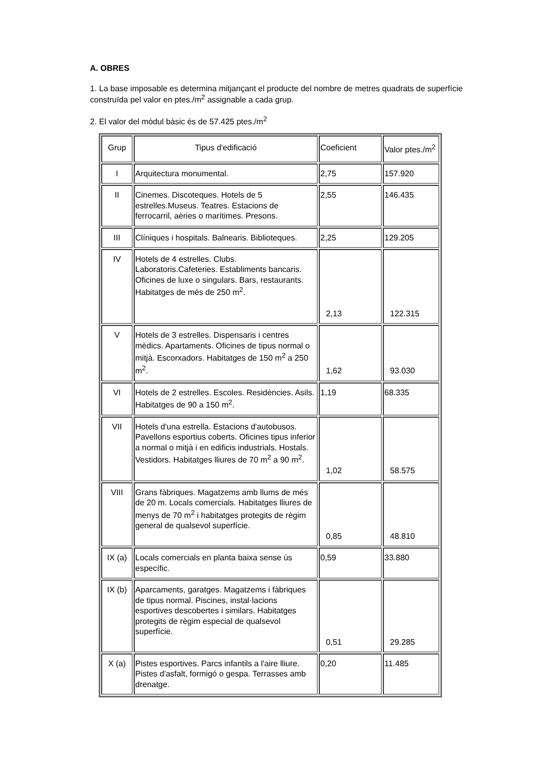A. OBRES
1. La base imposable es determina mitjançant el producte del nombre de metres quadrats de superfície construïda pel valor en ptes./m<sup>2</sup> assignable a cada grup.
2. El valor del mòdul bàsic és de 57.425 ptes./m<sup>2</sup>
| Grup | Tipus d'edificació | Coeficient | Valor ptes./m<sup>2</sup> |
| I | Arquitectura monumental. | 2,75 | 157.920 |
| II | Cinemes. Discoteques. Hotels de 5 estrelles.Museus. Teatres. Estacions de ferrocarril, aèries o marítimes. Presons. | 2,55 | 146.435 |
| III | Clíniques i hospitals. Balnearis. Biblioteques. | 2,25 | 129.205 |
| IV | Hotels de 4 estrelles. Clubs. Laboratoris.Cafeteries. Establiments bancaris. Oficines de luxe o singulars. Bars, restaurants. Habitatges de més de 250 m<sup>2</sup>. | 2,13 | 122.315 |
| V | Hotels de 3 estrelles. Dispensaris i centres mèdics. Apartaments. Oficines de tipus normal o mitjà. Escorxadors. Habitatges de 150 m<sup>2</sup> a 250 m<sup>2</sup>. | 1,62 | 93.030 |
| VI | Hotels de 2 estrelles. Escoles. Residències. Asils. Habitatges de 90 a 150 m<sup>2</sup>. | 1,19 | 68.335 |
| VII | Hotels d'una estrella. Estacions d'autobusos. Pavellons esportius coberts. Oficines tipus inferior a normal o mitjà i en edificis industrials. Hostals. Vestidors. Habitatges lliures de 70 m<sup>2</sup> a 90 m<sup>2</sup>. | 1,02 | 58.575 |
| VIII | Grans fàbriques. Magatzems amb llums de més de 20 m. Locals comercials. Habitatges lliures de menys de 70 m<sup>2</sup> i habitatges protegits de règim general de qualsevol superfície. | 0,85 | 48.810 |
| IX (a) | Locals comercials en planta baixa sense ús específic. | 0,59 | 33.880 |
| IX (b) | Aparcaments, garatges. Magatzems i fàbriques de tipus normal. Piscines, instal·lacions esportives descobertes i similars. Habitatges protegits de règim especial de qualsevol superfície. | 0,51 | 29.285 |
| X (a) | Pistes esportives. Parcs infantils a l'aire lliure. Pistes d'asfalt, formigó o gespa. Terrasses amb drenatge. | 0,20 | 11.485 |